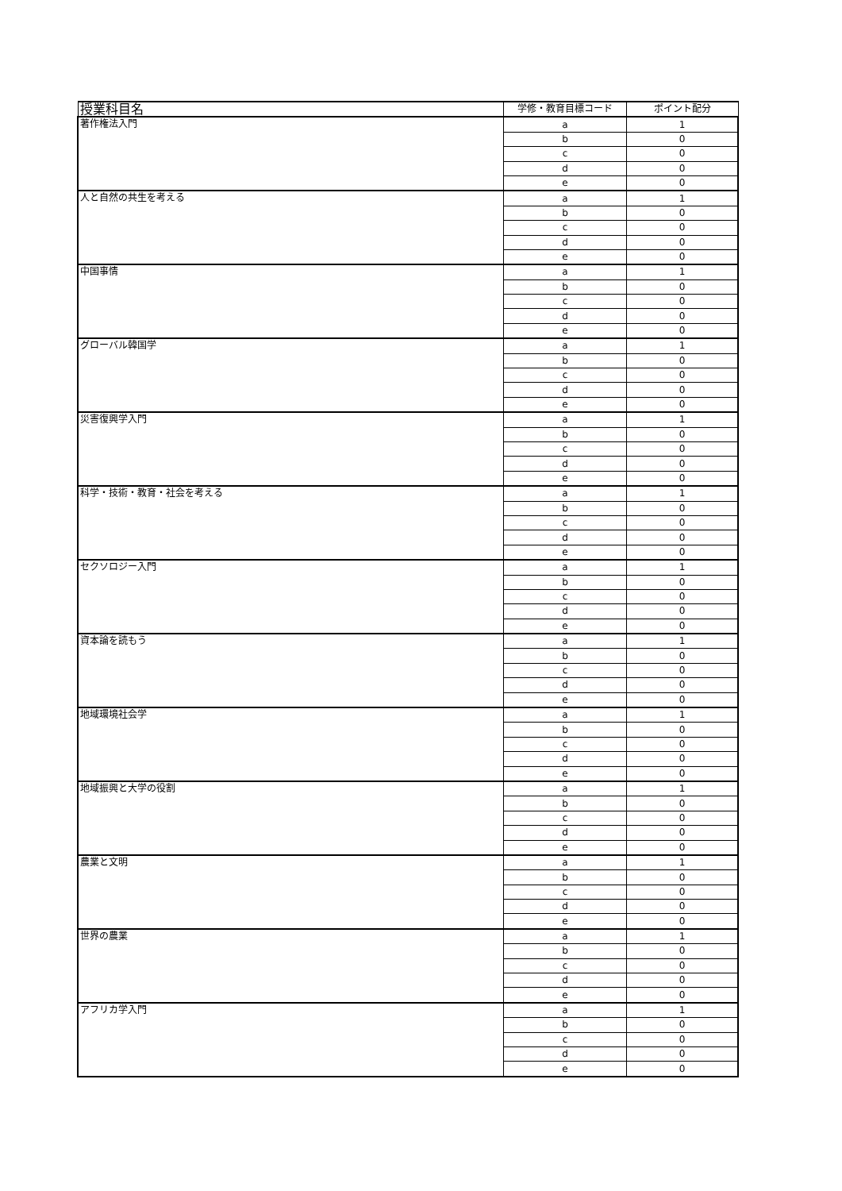| 授業科目名 | 学修・教育目標コード | ポイント配分 |
| --- | --- | --- |
| 著作権法入門 | a | 1 |
| | b | 0 |
| | c | 0 |
| | d | 0 |
| | e | 0 |
| 人と自然の共生を考える | a | 1 |
| | b | 0 |
| | c | 0 |
| | d | 0 |
| | e | 0 |
| 中国事情 | a | 1 |
| | b | 0 |
| | c | 0 |
| | d | 0 |
| | e | 0 |
| グローバル韓国学 | a | 1 |
| | b | 0 |
| | c | 0 |
| | d | 0 |
| | e | 0 |
| 災害復興学入門 | a | 1 |
| | b | 0 |
| | c | 0 |
| | d | 0 |
| | e | 0 |
| 科学・技術・教育・社会を考える | a | 1 |
| | b | 0 |
| | c | 0 |
| | d | 0 |
| | e | 0 |
| セクソロジー入門 | a | 1 |
| | b | 0 |
| | c | 0 |
| | d | 0 |
| | e | 0 |
| 資本論を読もう | a | 1 |
| | b | 0 |
| | c | 0 |
| | d | 0 |
| | e | 0 |
| 地域環境社会学 | a | 1 |
| | b | 0 |
| | c | 0 |
| | d | 0 |
| | e | 0 |
| 地域振興と大学の役割 | a | 1 |
| | b | 0 |
| | c | 0 |
| | d | 0 |
| | e | 0 |
| 農業と文明 | a | 1 |
| | b | 0 |
| | c | 0 |
| | d | 0 |
| | e | 0 |
| 世界の農業 | a | 1 |
| | b | 0 |
| | c | 0 |
| | d | 0 |
| | e | 0 |
| アフリカ学入門 | a | 1 |
| | b | 0 |
| | c | 0 |
| | d | 0 |
| | e | 0 |